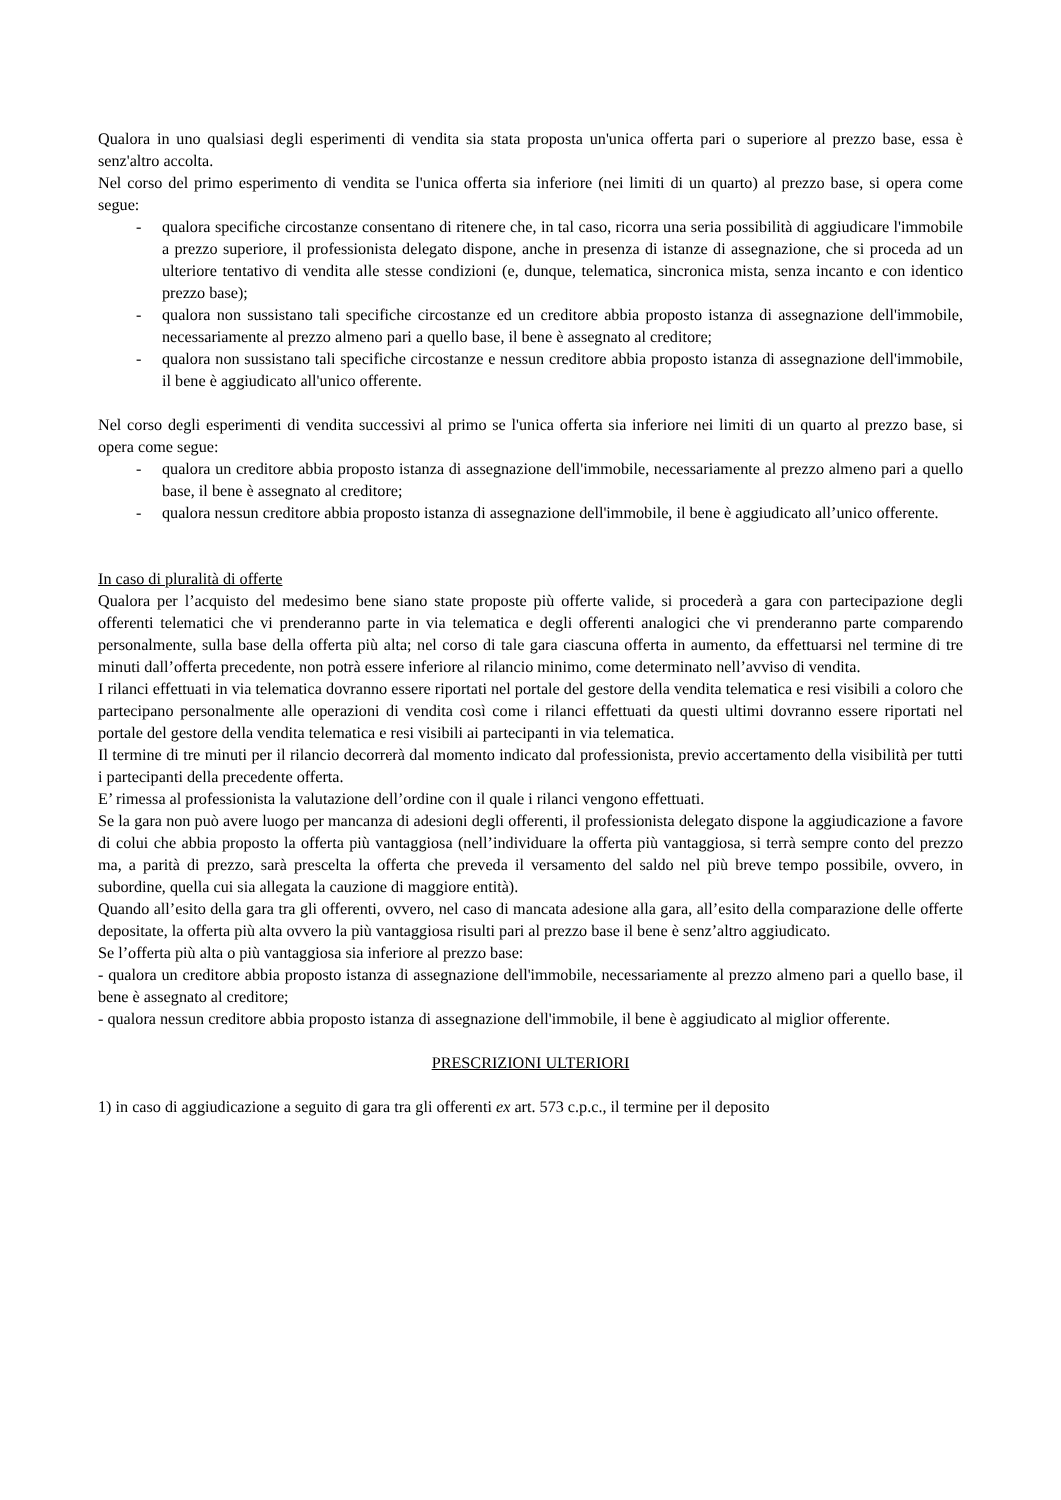Qualora in uno qualsiasi degli esperimenti di vendita sia stata proposta un'unica offerta pari o superiore al prezzo base, essa è senz'altro accolta.
Nel corso del primo esperimento di vendita se l'unica offerta sia inferiore (nei limiti di un quarto) al prezzo base, si opera come segue:
- qualora specifiche circostanze consentano di ritenere che, in tal caso, ricorra una seria possibilità di aggiudicare l'immobile a prezzo superiore, il professionista delegato dispone, anche in presenza di istanze di assegnazione, che si proceda ad un ulteriore tentativo di vendita alle stesse condizioni (e, dunque, telematica, sincronica mista, senza incanto e con identico prezzo base);
- qualora non sussistano tali specifiche circostanze ed un creditore abbia proposto istanza di assegnazione dell'immobile, necessariamente al prezzo almeno pari a quello base, il bene è assegnato al creditore;
- qualora non sussistano tali specifiche circostanze e nessun creditore abbia proposto istanza di assegnazione dell'immobile, il bene è aggiudicato all'unico offerente.
Nel corso degli esperimenti di vendita successivi al primo se l'unica offerta sia inferiore nei limiti di un quarto al prezzo base, si opera come segue:
- qualora un creditore abbia proposto istanza di assegnazione dell'immobile, necessariamente al prezzo almeno pari a quello base, il bene è assegnato al creditore;
- qualora nessun creditore abbia proposto istanza di assegnazione dell'immobile, il bene è aggiudicato all’unico offerente.
In caso di pluralità di offerte
Qualora per l’acquisto del medesimo bene siano state proposte più offerte valide, si procederà a gara con partecipazione degli offerenti telematici che vi prenderanno parte in via telematica e degli offerenti analogici che vi prenderanno parte comparendo personalmente, sulla base della offerta più alta; nel corso di tale gara ciascuna offerta in aumento, da effettuarsi nel termine di tre minuti dall’offerta precedente, non potrà essere inferiore al rilancio minimo, come determinato nell’avviso di vendita.
I rilanci effettuati in via telematica dovranno essere riportati nel portale del gestore della vendita telematica e resi visibili a coloro che partecipano personalmente alle operazioni di vendita così come i rilanci effettuati da questi ultimi dovranno essere riportati nel portale del gestore della vendita telematica e resi visibili ai partecipanti in via telematica.
Il termine di tre minuti per il rilancio decorrerà dal momento indicato dal professionista, previo accertamento della visibilità per tutti i partecipanti della precedente offerta.
E’ rimessa al professionista la valutazione dell’ordine con il quale i rilanci vengono effettuati.
Se la gara non può avere luogo per mancanza di adesioni degli offerenti, il professionista delegato dispone la aggiudicazione a favore di colui che abbia proposto la offerta più vantaggiosa (nell’individuare la offerta più vantaggiosa, si terrà sempre conto del prezzo ma, a parità di prezzo, sarà prescelta la offerta che preveda il versamento del saldo nel più breve tempo possibile, ovvero, in subordine, quella cui sia allegata la cauzione di maggiore entità).
Quando all’esito della gara tra gli offerenti, ovvero, nel caso di mancata adesione alla gara, all’esito della comparazione delle offerte depositate, la offerta più alta ovvero la più vantaggiosa risulti pari al prezzo base il bene è senz’altro aggiudicato.
Se l’offerta più alta o più vantaggiosa sia inferiore al prezzo base:
- qualora un creditore abbia proposto istanza di assegnazione dell'immobile, necessariamente al prezzo almeno pari a quello base, il bene è assegnato al creditore;
- qualora nessun creditore abbia proposto istanza di assegnazione dell'immobile, il bene è aggiudicato al miglior offerente.
PRESCRIZIONI ULTERIORI
1) in caso di aggiudicazione a seguito di gara tra gli offerenti ex art. 573 c.p.c., il termine per il deposito